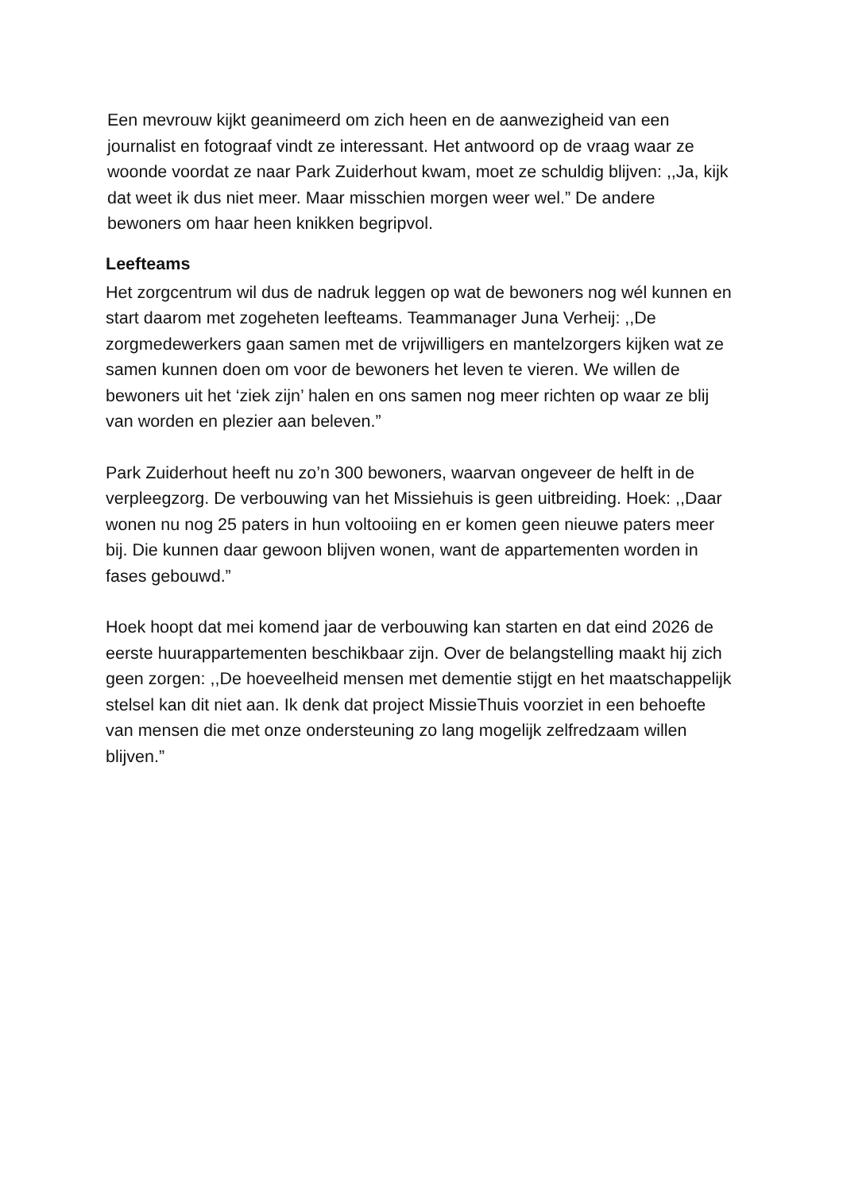Een mevrouw kijkt geanimeerd om zich heen en de aanwezigheid van een journalist en fotograaf vindt ze interessant. Het antwoord op de vraag waar ze woonde voordat ze naar Park Zuiderhout kwam, moet ze schuldig blijven: ,,Ja, kijk dat weet ik dus niet meer. Maar misschien morgen weer wel.” De andere bewoners om haar heen knikken begripvol.
Leefteams
Het zorgcentrum wil dus de nadruk leggen op wat de bewoners nog wél kunnen en start daarom met zogeheten leefteams. Teammanager Juna Verheij: ,,De zorgmedewerkers gaan samen met de vrijwilligers en mantelzorgers kijken wat ze samen kunnen doen om voor de bewoners het leven te vieren. We willen de bewoners uit het ‘ziek zijn’ halen en ons samen nog meer richten op waar ze blij van worden en plezier aan beleven.”
Park Zuiderhout heeft nu zo’n 300 bewoners, waarvan ongeveer de helft in de verpleegzorg. De verbouwing van het Missiehuis is geen uitbreiding. Hoek: ,,Daar wonen nu nog 25 paters in hun voltooiing en er komen geen nieuwe paters meer bij. Die kunnen daar gewoon blijven wonen, want de appartementen worden in fases gebouwd.”
Hoek hoopt dat mei komend jaar de verbouwing kan starten en dat eind 2026 de eerste huurappartementen beschikbaar zijn. Over de belangstelling maakt hij zich geen zorgen: ,,De hoeveelheid mensen met dementie stijgt en het maatschappelijk stelsel kan dit niet aan. Ik denk dat project MissieThuis voorziet in een behoefte van mensen die met onze ondersteuning zo lang mogelijk zelfredzaam willen blijven.”